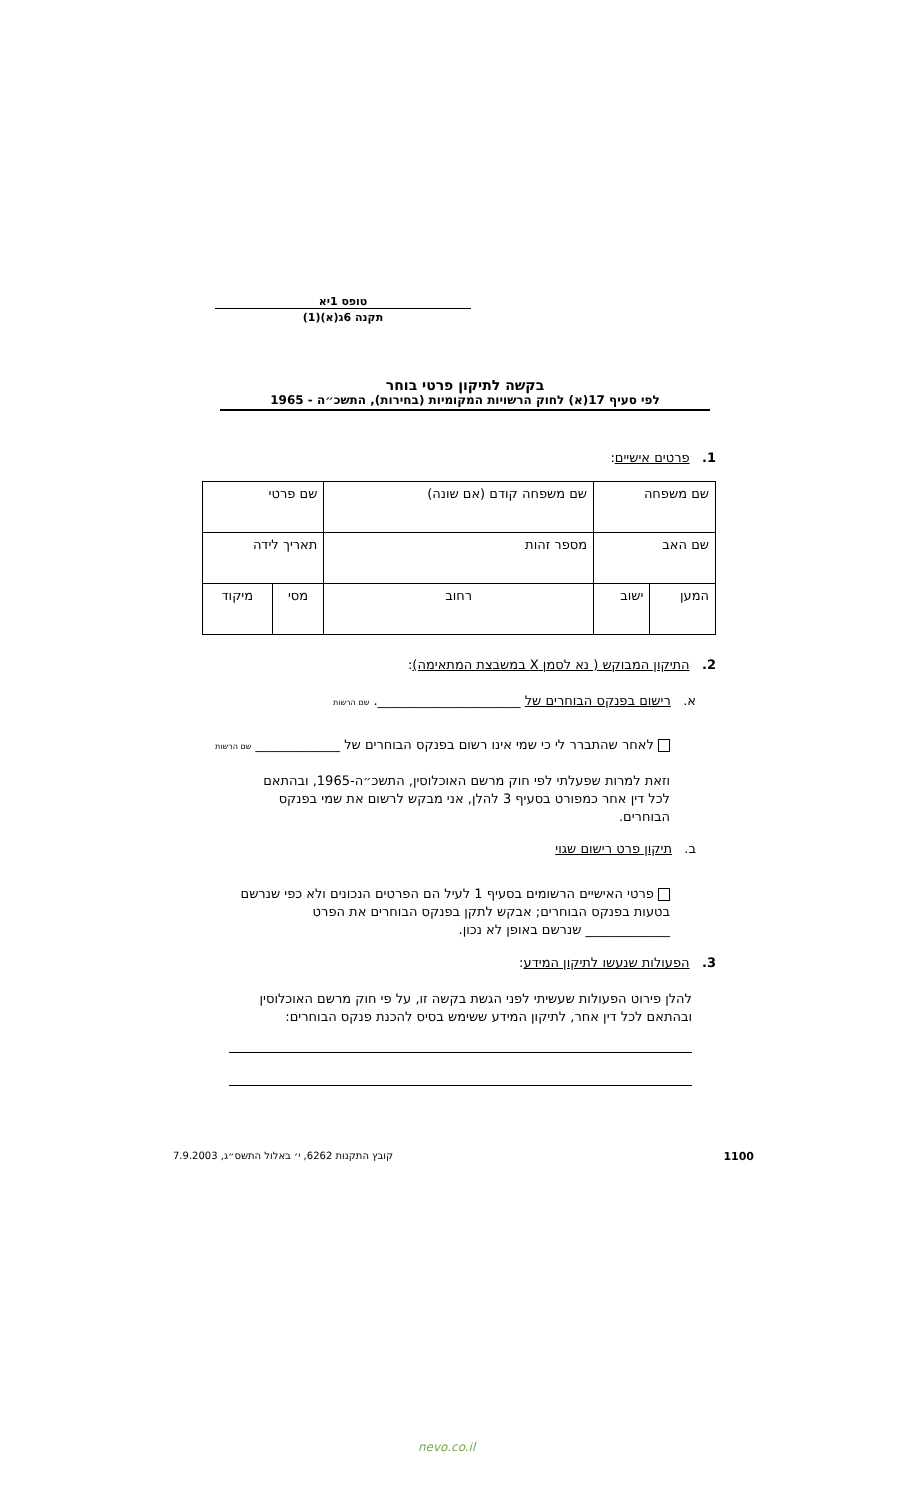טופס 1יא
תקנה 6ג(א)(1)
בקשה לתיקון פרטי בוחר
לפי סעיף 17(א) לחוק הרשויות המקומיות (בחירות), התשכ״ה - 1965
1. פרטים אישיים:
| שם משפחה | | שם משפחה קודם (אם שונה) | שם פרטי | |
| שם האב | | מספר זהות | תאריך לידה | |
| המען | ישוב | רחוב | מסי | מיקוד |
2. התיקון המבוקש ( נא לסמן X במשבצת המתאימה):
א. רישום בפנקס הבוחרים של ______________________. שם הרשות
לאחר שהתברר לי כי שמי אינו רשום בפנקס הבוחרים של _____________ שם הרשות
וזאת למרות שפעלתי לפי חוק מרשם האוכלוסין, התשכ״ה-1965, ובהתאם לכל דין אחר כמפורט בסעיף 3 להלן, אני מבקש לרשום את שמי בפנקס הבוחרים.
ב. תיקון פרט רישום שגוי
פרטי האישיים הרשומים בסעיף 1 לעיל הם הפרטים הנכונים ולא כפי שנרשם בטעות בפנקס הבוחרים; אבקש לתקן בפנקס הבוחרים את הפרט _____________ שנרשם באופן לא נכון.
3. הפעולות שנעשו לתיקון המידע:
להלן פירוט הפעולות שעשיתי לפני הגשת בקשה זו, על פי חוק מרשם האוכלוסין ובהתאם לכל דין אחר, לתיקון המידע ששימש בסיס להכנת פנקס הבוחרים:
1100
קובץ התקנות 6262, י׳ באלול התשס״ג, 7.9.2003
nevo.co.il